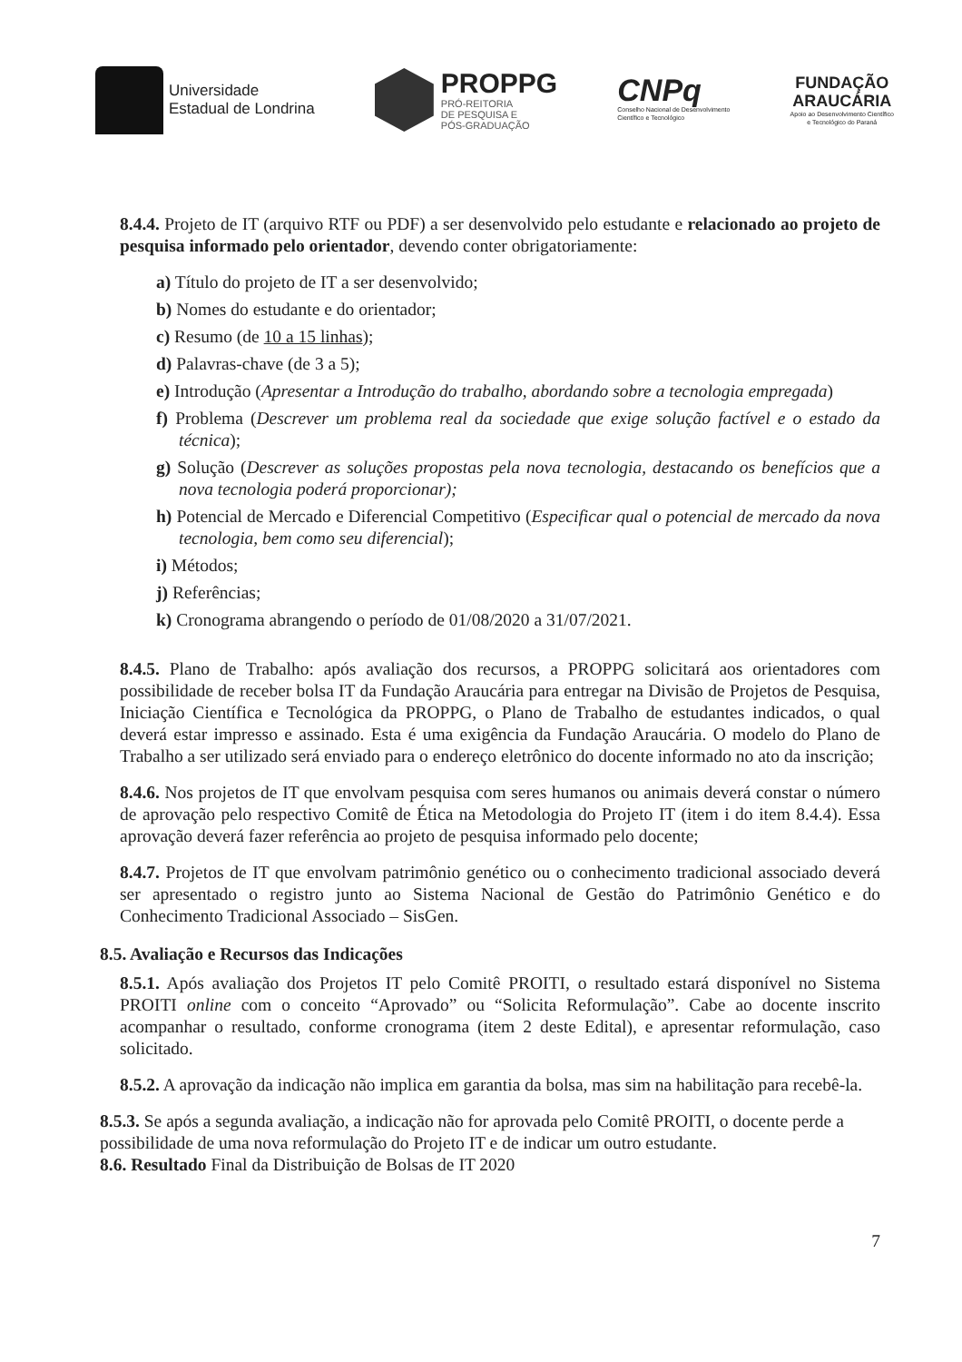Universidade
Estadual de Londrina
PROPPG
PRÓ-REITORIA
DE PESQUISA E
PÓS-GRADUAÇÃO
CNPq
Conselho Nacional de Desenvolvimento
Científico e Tecnológico
FUNDAÇÃO
ARAUCÁRIA
Apoio ao Desenvolvimento Científico
e Tecnológico do Paraná
8.4.4. Projeto de IT (arquivo RTF ou PDF) a ser desenvolvido pelo estudante e relacionado ao projeto de pesquisa informado pelo orientador, devendo conter obrigatoriamente:
a) Título do projeto de IT a ser desenvolvido;
b) Nomes do estudante e do orientador;
c) Resumo (de 10 a 15 linhas);
d) Palavras-chave (de 3 a 5);
e) Introdução (Apresentar a Introdução do trabalho, abordando sobre a tecnologia empregada)
f) Problema (Descrever um problema real da sociedade que exige solução factível e o estado da técnica);
g) Solução (Descrever as soluções propostas pela nova tecnologia, destacando os benefícios que a nova tecnologia poderá proporcionar);
h) Potencial de Mercado e Diferencial Competitivo (Especificar qual o potencial de mercado da nova tecnologia, bem como seu diferencial);
i) Métodos;
j) Referências;
k) Cronograma abrangendo o período de 01/08/2020 a 31/07/2021.
8.4.5. Plano de Trabalho: após avaliação dos recursos, a PROPPG solicitará aos orientadores com possibilidade de receber bolsa IT da Fundação Araucária para entregar na Divisão de Projetos de Pesquisa, Iniciação Científica e Tecnológica da PROPPG, o Plano de Trabalho de estudantes indicados, o qual deverá estar impresso e assinado. Esta é uma exigência da Fundação Araucária. O modelo do Plano de Trabalho a ser utilizado será enviado para o endereço eletrônico do docente informado no ato da inscrição;
8.4.6. Nos projetos de IT que envolvam pesquisa com seres humanos ou animais deverá constar o número de aprovação pelo respectivo Comitê de Ética na Metodologia do Projeto IT (item i do item 8.4.4). Essa aprovação deverá fazer referência ao projeto de pesquisa informado pelo docente;
8.4.7. Projetos de IT que envolvam patrimônio genético ou o conhecimento tradicional associado deverá ser apresentado o registro junto ao Sistema Nacional de Gestão do Patrimônio Genético e do Conhecimento Tradicional Associado – SisGen.
8.5. Avaliação e Recursos das Indicações
8.5.1. Após avaliação dos Projetos IT pelo Comitê PROITI, o resultado estará disponível no Sistema PROITI online com o conceito “Aprovado” ou “Solicita Reformulação”. Cabe ao docente inscrito acompanhar o resultado, conforme cronograma (item 2 deste Edital), e apresentar reformulação, caso solicitado.
8.5.2. A aprovação da indicação não implica em garantia da bolsa, mas sim na habilitação para recebê-la.
8.5.3. Se após a segunda avaliação, a indicação não for aprovada pelo Comitê PROITI, o docente perde a possibilidade de uma nova reformulação do Projeto IT e de indicar um outro estudante.
8.6. Resultado Final da Distribuição de Bolsas de IT 2020
7